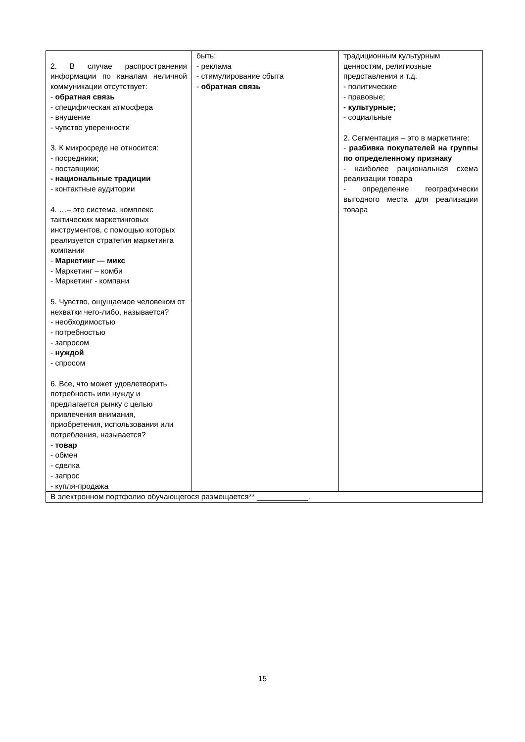| 2. В случае распространения информации по каналам неличной коммуникации отсутствует: - обратная связь - специфическая атмосфера - внушение - чувство уверенности 3. К микросреде не относится: - посредники; - поставщики; - национальные традиции - контактные аудитории 4. …– это система, комплекс тактических маркетинговых инструментов, с помощью которых реализуется стратегия маркетинга компании - Маркетинг — микс - Маркетинг – комби - Маркетинг - компани 5. Чувство, ощущаемое человеком от нехватки чего-либо, называется? - необходимостью - потребностью - запросом - нуждой - спросом 6. Все, что может удовлетворить потребность или нужду и предлагается рынку с целью привлечения внимания, приобретения, использования или потребления, называется? - товар - обмен - сделка - запрос - купля-продажа | быть: - реклама - стимулирование сбыта - обратная связь | традиционным культурным ценностям, религиозные представления и т.д. - политические - правовые; - культурные; - социальные 2. Сегментация – это в маркетинге: - разбивка покупателей на группы по определенному признаку - наиболее рациональная схема реализации товара - определение географически выгодного места для реализации товара |
| В электронном портфолио обучающегося размещается** ____________. | | |
15